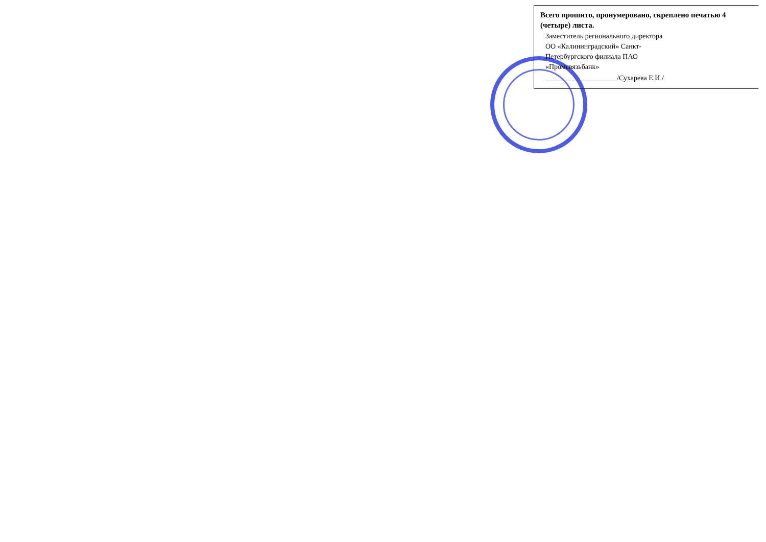Всего прошито, пронумеровано, скреплено печатью 4 (четыре) листа.
Заместитель регионального директора
ОО «Калининградский» Санкт-
Петербургского филиала ПАО
«Промсвязьбанк»
____________________/Сухарева Е.И./